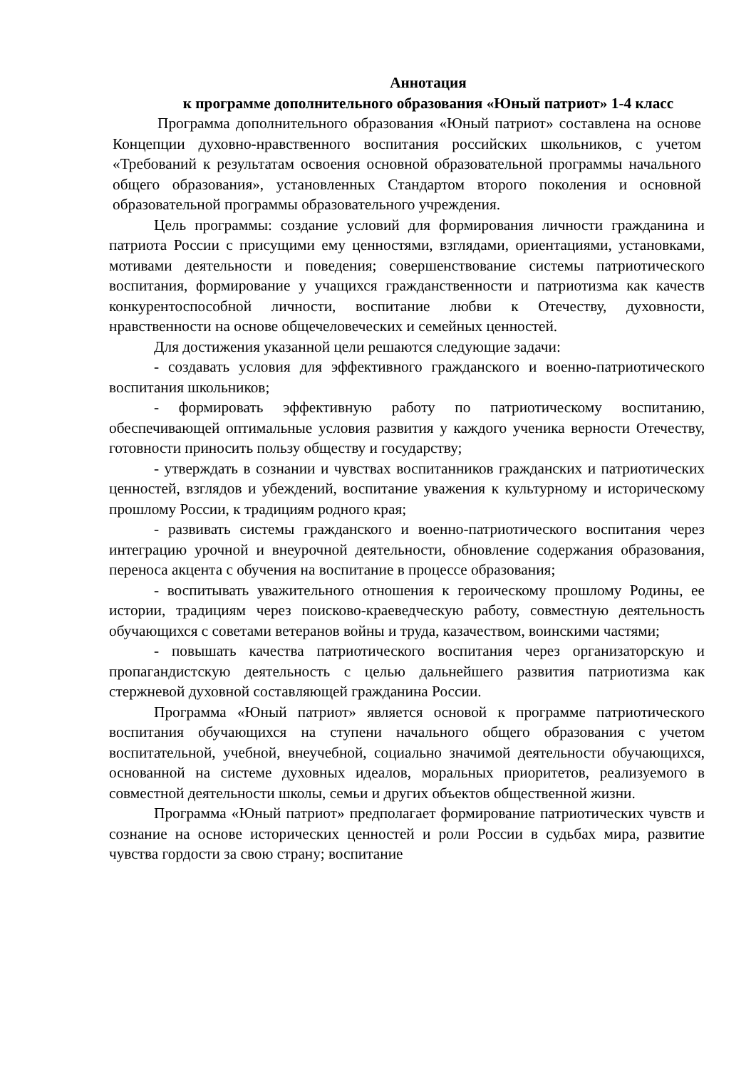Аннотация
к программе дополнительного образования «Юный патриот» 1-4 класс
Программа дополнительного образования «Юный патриот» составлена на основе Концепции духовно-нравственного воспитания российских школьников, с учетом «Требований к результатам освоения основной образовательной программы начального общего образования», установленных Стандартом второго поколения и основной образовательной программы образовательного учреждения.
Цель программы: создание условий для формирования личности гражданина и патриота России с присущими ему ценностями, взглядами, ориентациями, установками, мотивами деятельности и поведения; совершенствование системы патриотического воспитания, формирование у учащихся гражданственности и патриотизма как качеств конкурентоспособной личности, воспитание любви к Отечеству, духовности, нравственности на основе общечеловеческих и семейных ценностей.
Для достижения указанной цели решаются следующие задачи:
- создавать условия для эффективного гражданского и военно-патриотического воспитания школьников;
- формировать эффективную работу по патриотическому воспитанию, обеспечивающей оптимальные условия развития у каждого ученика верности Отечеству, готовности приносить пользу обществу и государству;
- утверждать в сознании и чувствах воспитанников гражданских и патриотических ценностей, взглядов и убеждений, воспитание уважения к культурному и историческому прошлому России, к традициям родного края;
- развивать системы гражданского и военно-патриотического воспитания через интеграцию урочной и внеурочной деятельности, обновление содержания образования, переноса акцента с обучения на воспитание в процессе образования;
- воспитывать уважительного отношения к героическому прошлому Родины, ее истории, традициям через поисково-краеведческую работу, совместную деятельность обучающихся с советами ветеранов войны и труда, казачеством, воинскими частями;
- повышать качества патриотического воспитания через организаторскую и пропагандистскую деятельность с целью дальнейшего развития патриотизма как стержневой духовной составляющей гражданина России.
Программа «Юный патриот» является основой к программе патриотического воспитания обучающихся на ступени начального общего образования с учетом воспитательной, учебной, внеучебной, социально значимой деятельности обучающихся, основанной на системе духовных идеалов, моральных приоритетов, реализуемого в совместной деятельности школы, семьи и других объектов общественной жизни.
Программа «Юный патриот» предполагает формирование патриотических чувств и сознание на основе исторических ценностей и роли России в судьбах мира, развитие чувства гордости за свою страну; воспитание